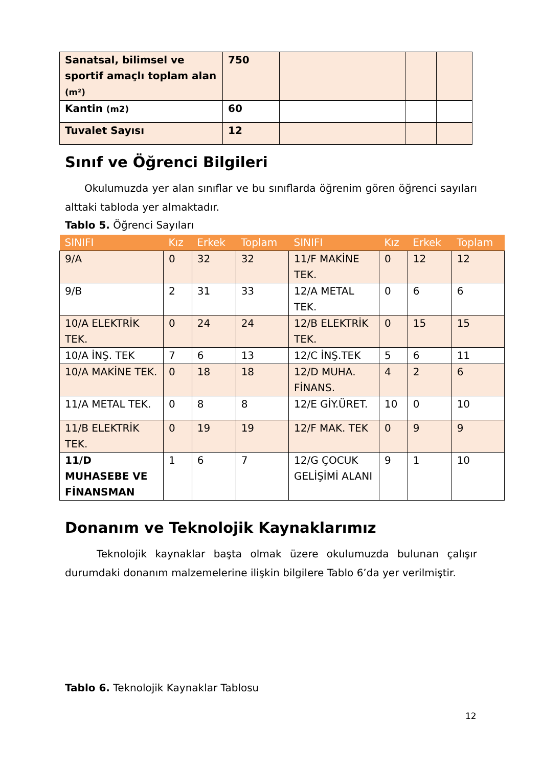| Sanatsal, bilimsel ve sportif amaçlı toplam alan (m²) | 750 | | | |
| Kantin (m2) | 60 | | | |
| Tuvalet Sayısı | 12 | | | |
Sınıf ve Öğrenci Bilgileri
Okulumuzda yer alan sınıflar ve bu sınıflarda öğrenim gören öğrenci sayıları alttaki tabloda yer almaktadır.
Tablo 5. Öğrenci Sayıları
| SINIFI | Kız | Erkek | Toplam | SINIFI | Kız | Erkek | Toplam |
| --- | --- | --- | --- | --- | --- | --- | --- |
| 9/A | 0 | 32 | 32 | 11/F MAKİNE TEK. | 0 | 12 | 12 |
| 9/B | 2 | 31 | 33 | 12/A METAL TEK. | 0 | 6 | 6 |
| 10/A ELEKTRİK TEK. | 0 | 24 | 24 | 12/B ELEKTRİK TEK. | 0 | 15 | 15 |
| 10/A İNŞ. TEK | 7 | 6 | 13 | 12/C İNŞ.TEK | 5 | 6 | 11 |
| 10/A MAKİNE TEK. | 0 | 18 | 18 | 12/D MUHA. FİNANS. | 4 | 2 | 6 |
| 11/A METAL TEK. | 0 | 8 | 8 | 12/E GİY.ÜRET. | 10 | 0 | 10 |
| 11/B ELEKTRİK TEK. | 0 | 19 | 19 | 12/F MAK. TEK | 0 | 9 | 9 |
| 11/D MUHASEBE VE FİNANSMAN | 1 | 6 | 7 | 12/G ÇOCUK GELİŞİMİ ALANI | 9 | 1 | 10 |
Donanım ve Teknolojik Kaynaklarımız
Teknolojik kaynaklar başta olmak üzere okulumuzda bulunan çalışır durumdaki donanım malzemelerine ilişkin bilgilere Tablo 6’da yer verilmiştir.
Tablo 6. Teknolojik Kaynaklar Tablosu
12